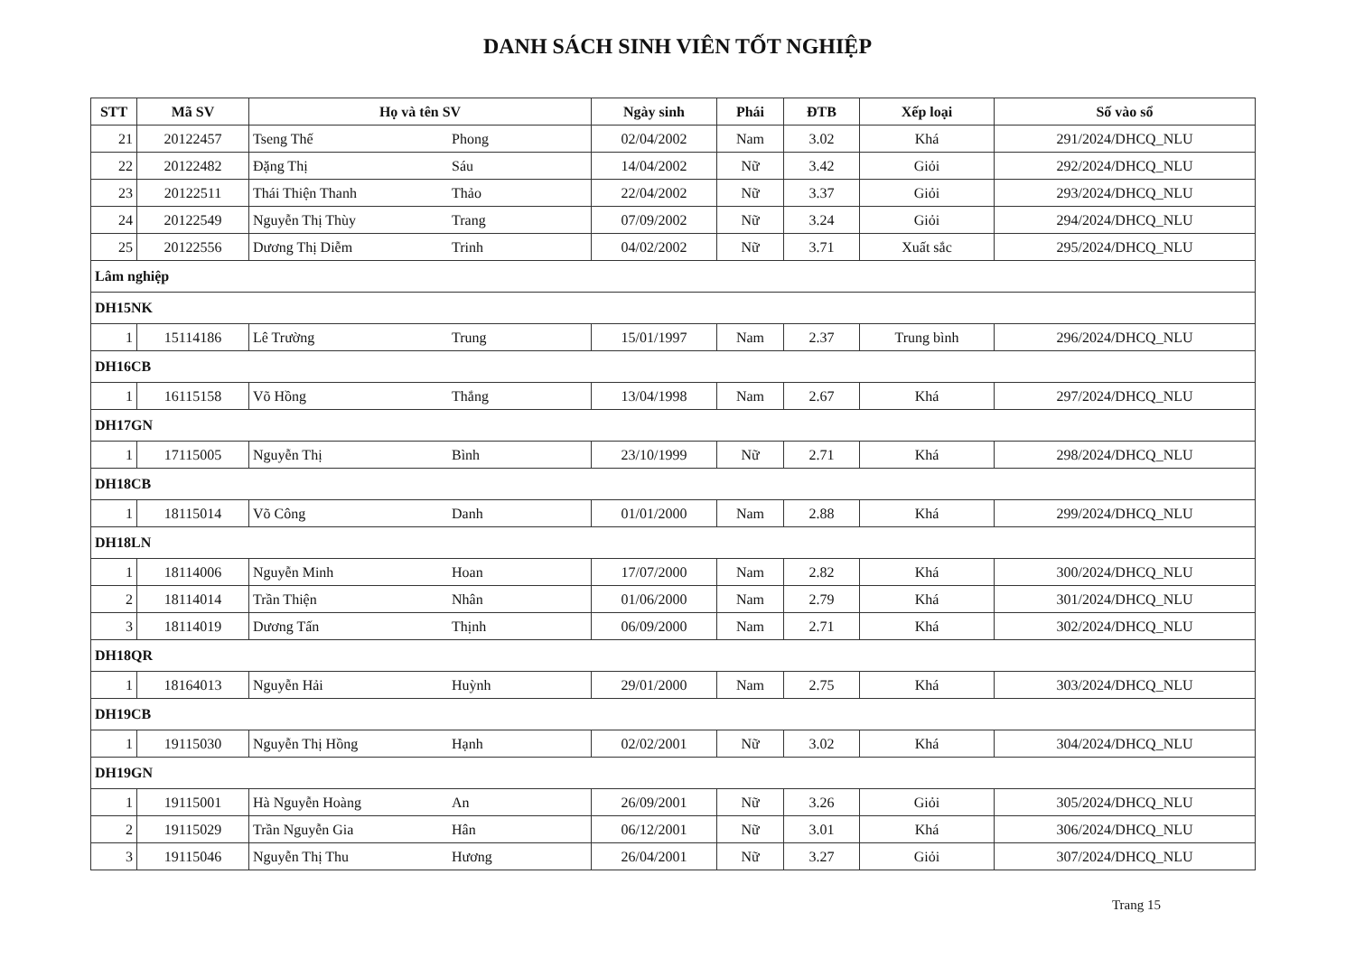DANH SÁCH SINH VIÊN TỐT NGHIỆP
| STT | Mã SV | Họ và tên SV | Ngày sinh | Phái | ĐTB | Xếp loại | Số vào sổ |
| --- | --- | --- | --- | --- | --- | --- | --- |
| 21 | 20122457 | Tseng Thế Phong | 02/04/2002 | Nam | 3.02 | Khá | 291/2024/DHCQ_NLU |
| 22 | 20122482 | Đặng Thị Sáu | 14/04/2002 | Nữ | 3.42 | Giỏi | 292/2024/DHCQ_NLU |
| 23 | 20122511 | Thái Thiện Thanh Thảo | 22/04/2002 | Nữ | 3.37 | Giỏi | 293/2024/DHCQ_NLU |
| 24 | 20122549 | Nguyễn Thị Thùy Trang | 07/09/2002 | Nữ | 3.24 | Giỏi | 294/2024/DHCQ_NLU |
| 25 | 20122556 | Dương Thị Diễm Trinh | 04/02/2002 | Nữ | 3.71 | Xuất sắc | 295/2024/DHCQ_NLU |
| Lâm nghiệp | | | | | | | |
| DH15NK | | | | | | | |
| 1 | 15114186 | Lê Trường Trung | 15/01/1997 | Nam | 2.37 | Trung bình | 296/2024/DHCQ_NLU |
| DH16CB | | | | | | | |
| 1 | 16115158 | Võ Hồng Thắng | 13/04/1998 | Nam | 2.67 | Khá | 297/2024/DHCQ_NLU |
| DH17GN | | | | | | | |
| 1 | 17115005 | Nguyễn Thị Bình | 23/10/1999 | Nữ | 2.71 | Khá | 298/2024/DHCQ_NLU |
| DH18CB | | | | | | | |
| 1 | 18115014 | Võ Công Danh | 01/01/2000 | Nam | 2.88 | Khá | 299/2024/DHCQ_NLU |
| DH18LN | | | | | | | |
| 1 | 18114006 | Nguyễn Minh Hoan | 17/07/2000 | Nam | 2.82 | Khá | 300/2024/DHCQ_NLU |
| 2 | 18114014 | Trần Thiện Nhân | 01/06/2000 | Nam | 2.79 | Khá | 301/2024/DHCQ_NLU |
| 3 | 18114019 | Dương Tấn Thịnh | 06/09/2000 | Nam | 2.71 | Khá | 302/2024/DHCQ_NLU |
| DH18QR | | | | | | | |
| 1 | 18164013 | Nguyễn Hải Huỳnh | 29/01/2000 | Nam | 2.75 | Khá | 303/2024/DHCQ_NLU |
| DH19CB | | | | | | | |
| 1 | 19115030 | Nguyễn Thị Hồng Hạnh | 02/02/2001 | Nữ | 3.02 | Khá | 304/2024/DHCQ_NLU |
| DH19GN | | | | | | | |
| 1 | 19115001 | Hà Nguyễn Hoàng An | 26/09/2001 | Nữ | 3.26 | Giỏi | 305/2024/DHCQ_NLU |
| 2 | 19115029 | Trần Nguyễn Gia Hân | 06/12/2001 | Nữ | 3.01 | Khá | 306/2024/DHCQ_NLU |
| 3 | 19115046 | Nguyễn Thị Thu Hương | 26/04/2001 | Nữ | 3.27 | Giỏi | 307/2024/DHCQ_NLU |
Trang 15